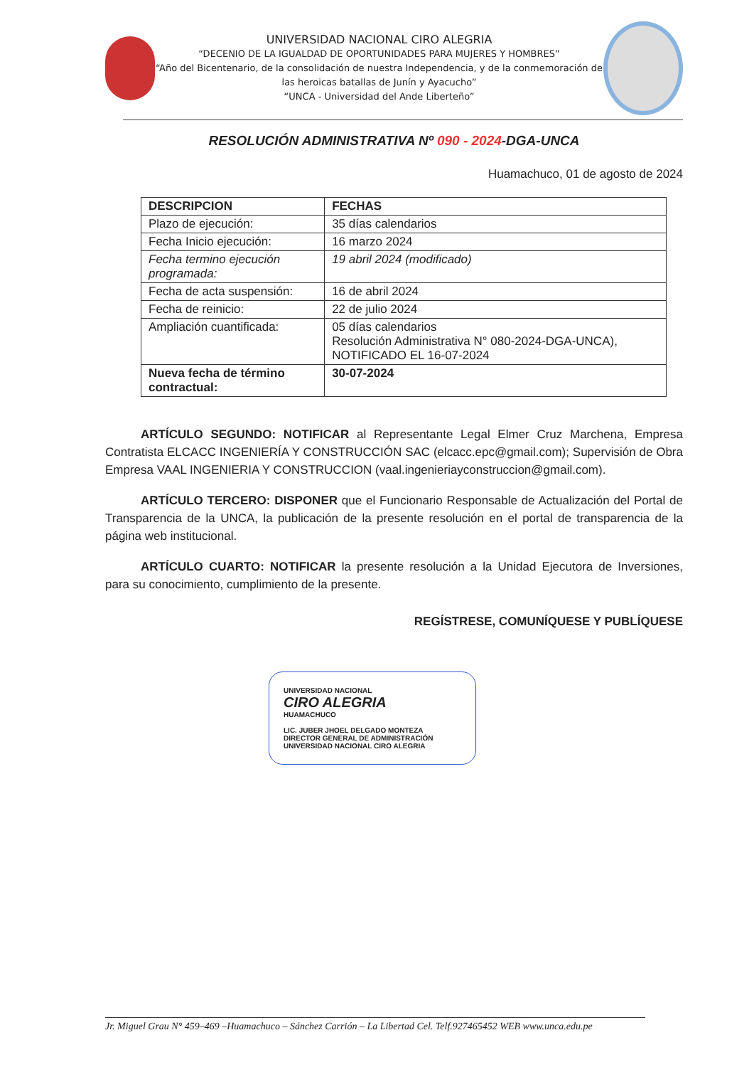UNIVERSIDAD NACIONAL CIRO ALEGRIA
“DECENIO DE LA IGUALDAD DE OPORTUNIDADES PARA MUJERES Y HOMBRES”
“Año del Bicentenario, de la consolidación de nuestra Independencia, y de la conmemoración de las heroicas batallas de Junín y Ayacucho”
“UNCA - Universidad del Ande Liberteño”
RESOLUCIÓN ADMINISTRATIVA Nº 090 - 2024-DGA-UNCA
Huamachuco, 01 de agosto de 2024
| DESCRIPCION | FECHAS |
| --- | --- |
| Plazo de ejecución: | 35 días calendarios |
| Fecha Inicio ejecución: | 16 marzo 2024 |
| Fecha termino ejecución programada: | 19 abril 2024 (modificado) |
| Fecha de acta suspensión: | 16 de abril 2024 |
| Fecha de reinicio: | 22 de julio 2024 |
| Ampliación cuantificada: | 05 días calendarios Resolución Administrativa N° 080-2024-DGA-UNCA), NOTIFICADO EL 16-07-2024 |
| Nueva fecha de término contractual: | 30-07-2024 |
ARTÍCULO SEGUNDO: NOTIFICAR al Representante Legal Elmer Cruz Marchena, Empresa Contratista ELCACC INGENIERÍA Y CONSTRUCCIÓN SAC (elcacc.epc@gmail.com); Supervisión de Obra Empresa VAAL INGENIERIA Y CONSTRUCCION (vaal.ingenieriayconstruccion@gmail.com).
ARTÍCULO TERCERO: DISPONER que el Funcionario Responsable de Actualización del Portal de Transparencia de la UNCA, la publicación de la presente resolución en el portal de transparencia de la página web institucional.
ARTÍCULO CUARTO: NOTIFICAR la presente resolución a la Unidad Ejecutora de Inversiones, para su conocimiento, cumplimiento de la presente.
REGÍSTRESE, COMUNÍQUESE Y PUBLÍQUESE
UNIVERSIDAD NACIONAL
CIRO ALEGRIA
HUAMACHUCO
LIC. JUBER JHOEL DELGADO MONTEZA
DIRECTOR GENERAL DE ADMINISTRACIÓN
UNIVERSIDAD NACIONAL CIRO ALEGRIA
Jr. Miguel Grau N° 459–469 –Huamachuco – Sánchez Carrión – La Libertad Cel. Telf.927465452 WEB www.unca.edu.pe